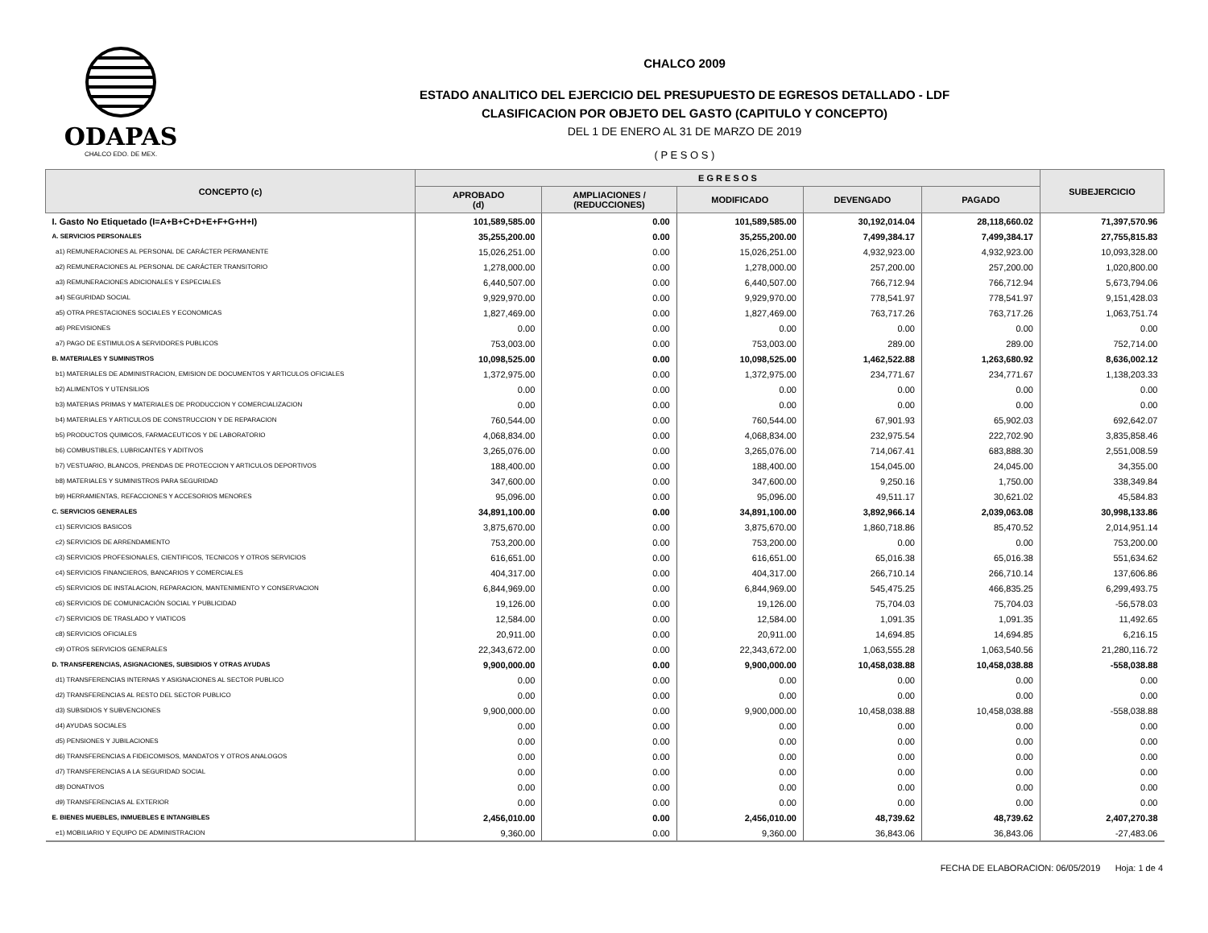ODAPAS
CHALCO EDO. DE MEX.
CHALCO 2009
ESTADO ANALITICO DEL EJERCICIO DEL PRESUPUESTO DE EGRESOS DETALLADO - LDF
CLASIFICACION POR OBJETO DEL GASTO (CAPITULO Y CONCEPTO)
DEL 1 DE ENERO AL 31 DE MARZO DE 2019
( P E S O S )
| CONCEPTO (c) | E G R E S O S | | | | | SUBEJERCICIO |
| --- | --- | --- | --- | --- | --- | --- |
| | APROBADO (d) | AMPLIACIONES / (REDUCCIONES) | MODIFICADO | DEVENGADO | PAGADO | |
| I. Gasto No Etiquetado (I=A+B+C+D+E+F+G+H+I) | 101,589,585.00 | 0.00 | 101,589,585.00 | 30,192,014.04 | 28,118,660.02 | 71,397,570.96 |
| A. SERVICIOS PERSONALES | 35,255,200.00 | 0.00 | 35,255,200.00 | 7,499,384.17 | 7,499,384.17 | 27,755,815.83 |
| a1) REMUNERACIONES AL PERSONAL DE CARÁCTER PERMANENTE | 15,026,251.00 | 0.00 | 15,026,251.00 | 4,932,923.00 | 4,932,923.00 | 10,093,328.00 |
| a2) REMUNERACIONES AL PERSONAL DE CARÁCTER TRANSITORIO | 1,278,000.00 | 0.00 | 1,278,000.00 | 257,200.00 | 257,200.00 | 1,020,800.00 |
| a3) REMUNERACIONES ADICIONALES Y ESPECIALES | 6,440,507.00 | 0.00 | 6,440,507.00 | 766,712.94 | 766,712.94 | 5,673,794.06 |
| a4) SEGURIDAD SOCIAL | 9,929,970.00 | 0.00 | 9,929,970.00 | 778,541.97 | 778,541.97 | 9,151,428.03 |
| a5) OTRA PRESTACIONES SOCIALES Y ECONOMICAS | 1,827,469.00 | 0.00 | 1,827,469.00 | 763,717.26 | 763,717.26 | 1,063,751.74 |
| a6) PREVISIONES | 0.00 | 0.00 | 0.00 | 0.00 | 0.00 | 0.00 |
| a7) PAGO DE ESTIMULOS A SERVIDORES PUBLICOS | 753,003.00 | 0.00 | 753,003.00 | 289.00 | 289.00 | 752,714.00 |
| B. MATERIALES Y SUMINISTROS | 10,098,525.00 | 0.00 | 10,098,525.00 | 1,462,522.88 | 1,263,680.92 | 8,636,002.12 |
| b1) MATERIALES DE ADMINISTRACION, EMISION DE DOCUMENTOS Y ARTICULOS OFICIALES | 1,372,975.00 | 0.00 | 1,372,975.00 | 234,771.67 | 234,771.67 | 1,138,203.33 |
| b2) ALIMENTOS Y UTENSILIOS | 0.00 | 0.00 | 0.00 | 0.00 | 0.00 | 0.00 |
| b3) MATERIAS PRIMAS Y MATERIALES DE PRODUCCION Y COMERCIALIZACION | 0.00 | 0.00 | 0.00 | 0.00 | 0.00 | 0.00 |
| b4) MATERIALES Y ARTICULOS DE CONSTRUCCION Y DE REPARACION | 760,544.00 | 0.00 | 760,544.00 | 67,901.93 | 65,902.03 | 692,642.07 |
| b5) PRODUCTOS QUIMICOS, FARMACEUTICOS Y DE LABORATORIO | 4,068,834.00 | 0.00 | 4,068,834.00 | 232,975.54 | 222,702.90 | 3,835,858.46 |
| b6) COMBUSTIBLES, LUBRICANTES Y ADITIVOS | 3,265,076.00 | 0.00 | 3,265,076.00 | 714,067.41 | 683,888.30 | 2,551,008.59 |
| b7) VESTUARIO, BLANCOS, PRENDAS DE PROTECCION Y ARTICULOS DEPORTIVOS | 188,400.00 | 0.00 | 188,400.00 | 154,045.00 | 24,045.00 | 34,355.00 |
| b8) MATERIALES Y SUMINISTROS PARA SEGURIDAD | 347,600.00 | 0.00 | 347,600.00 | 9,250.16 | 1,750.00 | 338,349.84 |
| b9) HERRAMIENTAS, REFACCIONES Y ACCESORIOS MENORES | 95,096.00 | 0.00 | 95,096.00 | 49,511.17 | 30,621.02 | 45,584.83 |
| C. SERVICIOS GENERALES | 34,891,100.00 | 0.00 | 34,891,100.00 | 3,892,966.14 | 2,039,063.08 | 30,998,133.86 |
| c1) SERVICIOS BASICOS | 3,875,670.00 | 0.00 | 3,875,670.00 | 1,860,718.86 | 85,470.52 | 2,014,951.14 |
| c2) SERVICIOS DE ARRENDAMIENTO | 753,200.00 | 0.00 | 753,200.00 | 0.00 | 0.00 | 753,200.00 |
| c3) SERVICIOS PROFESIONALES, CIENTIFICOS, TECNICOS Y OTROS SERVICIOS | 616,651.00 | 0.00 | 616,651.00 | 65,016.38 | 65,016.38 | 551,634.62 |
| c4) SERVICIOS FINANCIEROS, BANCARIOS Y COMERCIALES | 404,317.00 | 0.00 | 404,317.00 | 266,710.14 | 266,710.14 | 137,606.86 |
| c5) SERVICIOS DE INSTALACION, REPARACION, MANTENIMIENTO Y CONSERVACION | 6,844,969.00 | 0.00 | 6,844,969.00 | 545,475.25 | 466,835.25 | 6,299,493.75 |
| c6) SERVICIOS DE COMUNICACIÓN SOCIAL Y PUBLICIDAD | 19,126.00 | 0.00 | 19,126.00 | 75,704.03 | 75,704.03 | -56,578.03 |
| c7) SERVICIOS DE TRASLADO Y VIATICOS | 12,584.00 | 0.00 | 12,584.00 | 1,091.35 | 1,091.35 | 11,492.65 |
| c8) SERVICIOS OFICIALES | 20,911.00 | 0.00 | 20,911.00 | 14,694.85 | 14,694.85 | 6,216.15 |
| c9) OTROS SERVICIOS GENERALES | 22,343,672.00 | 0.00 | 22,343,672.00 | 1,063,555.28 | 1,063,540.56 | 21,280,116.72 |
| D. TRANSFERENCIAS, ASIGNACIONES, SUBSIDIOS Y OTRAS AYUDAS | 9,900,000.00 | 0.00 | 9,900,000.00 | 10,458,038.88 | 10,458,038.88 | -558,038.88 |
| d1) TRANSFERENCIAS INTERNAS Y ASIGNACIONES AL SECTOR PUBLICO | 0.00 | 0.00 | 0.00 | 0.00 | 0.00 | 0.00 |
| d2) TRANSFERENCIAS AL RESTO DEL SECTOR PUBLICO | 0.00 | 0.00 | 0.00 | 0.00 | 0.00 | 0.00 |
| d3) SUBSIDIOS Y SUBVENCIONES | 9,900,000.00 | 0.00 | 9,900,000.00 | 10,458,038.88 | 10,458,038.88 | -558,038.88 |
| d4) AYUDAS SOCIALES | 0.00 | 0.00 | 0.00 | 0.00 | 0.00 | 0.00 |
| d5) PENSIONES Y JUBILACIONES | 0.00 | 0.00 | 0.00 | 0.00 | 0.00 | 0.00 |
| d6) TRANSFERENCIAS A FIDEICOMISOS, MANDATOS Y OTROS ANALOGOS | 0.00 | 0.00 | 0.00 | 0.00 | 0.00 | 0.00 |
| d7) TRANSFERENCIAS A LA SEGURIDAD SOCIAL | 0.00 | 0.00 | 0.00 | 0.00 | 0.00 | 0.00 |
| d8) DONATIVOS | 0.00 | 0.00 | 0.00 | 0.00 | 0.00 | 0.00 |
| d9) TRANSFERENCIAS AL EXTERIOR | 0.00 | 0.00 | 0.00 | 0.00 | 0.00 | 0.00 |
| E. BIENES MUEBLES, INMUEBLES E INTANGIBLES | 2,456,010.00 | 0.00 | 2,456,010.00 | 48,739.62 | 48,739.62 | 2,407,270.38 |
| e1) MOBILIARIO Y EQUIPO DE ADMINISTRACION | 9,360.00 | 0.00 | 9,360.00 | 36,843.06 | 36,843.06 | -27,483.06 |
FECHA DE ELABORACION: 06/05/2019 Hoja: 1 de 4